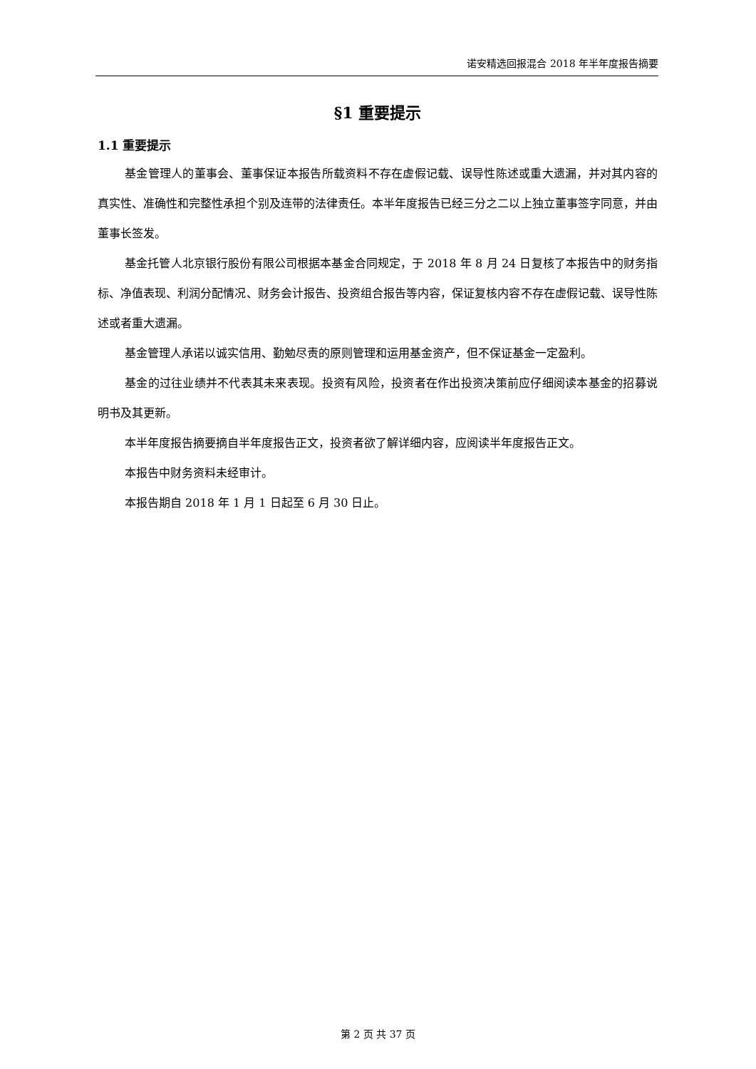诺安精选回报混合 2018 年半年度报告摘要
§1 重要提示
1.1 重要提示
基金管理人的董事会、董事保证本报告所载资料不存在虚假记载、误导性陈述或重大遗漏，并对其内容的真实性、准确性和完整性承担个别及连带的法律责任。本半年度报告已经三分之二以上独立董事签字同意，并由董事长签发。
基金托管人北京银行股份有限公司根据本基金合同规定，于 2018 年 8 月 24 日复核了本报告中的财务指标、净值表现、利润分配情况、财务会计报告、投资组合报告等内容，保证复核内容不存在虚假记载、误导性陈述或者重大遗漏。
基金管理人承诺以诚实信用、勤勉尽责的原则管理和运用基金资产，但不保证基金一定盈利。
基金的过往业绩并不代表其未来表现。投资有风险，投资者在作出投资决策前应仔细阅读本基金的招募说明书及其更新。
本半年度报告摘要摘自半年度报告正文，投资者欲了解详细内容，应阅读半年度报告正文。
本报告中财务资料未经审计。
本报告期自 2018 年 1 月 1 日起至 6 月 30 日止。
第 2 页 共 37 页